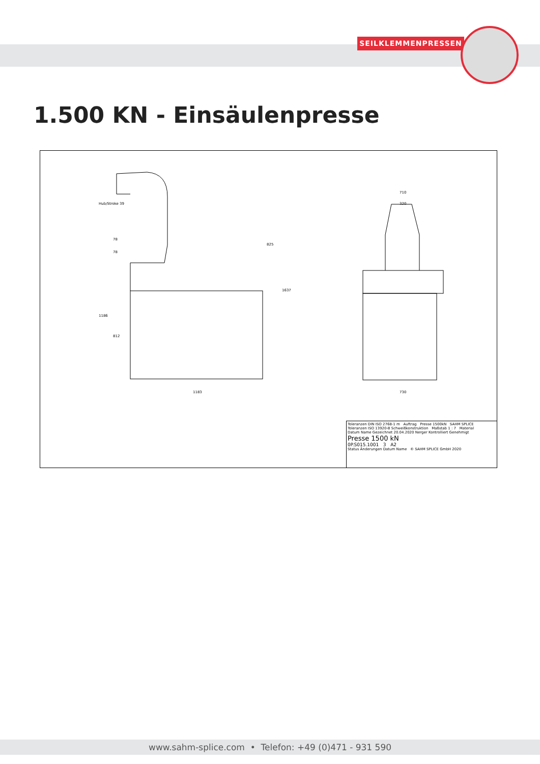SEILKLEMMENPRESSEN
1.500 KN - Einsäulenpresse
1183 730
710
320
825
1637
1186
812
78
78
Hub/Stroke 39
Toleranzen DIN ISO 2768-1 m Auftrag Presse 1500kN SAHM SPLICE
Toleranzen ISO 13920-B Schweißkonstruktion Maßstab 1 : 7 Material
Datum Name Gezeichnet 20.04.2020 Nerger Kontrolliert Genehmigt
Presse 1500 kN
0P.S015.1001 3 A2
Status Änderungen Datum Name © SAHM SPLICE GmbH 2020
www.sahm-splice.com • Telefon: +49 (0)471 - 931 590